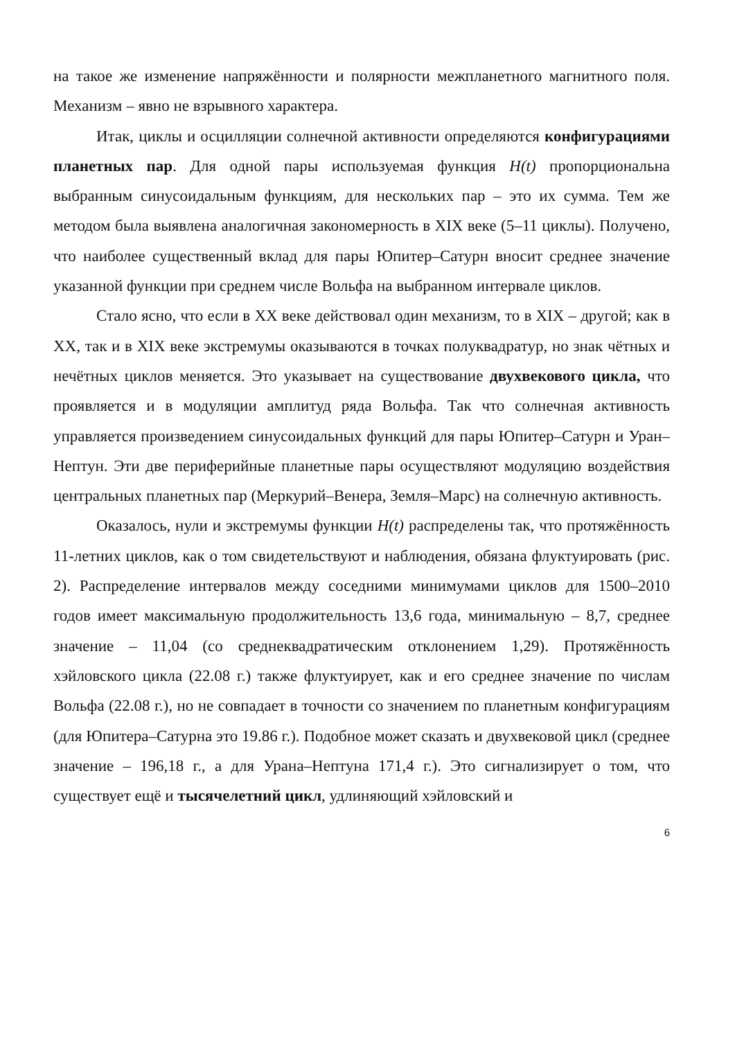на такое же изменение напряжённости и полярности межпланетного магнитного поля. Механизм – явно не взрывного характера.
Итак, циклы и осцилляции солнечной активности определяются конфигурациями планетных пар. Для одной пары используемая функция H(t) пропорциональна выбранным синусоидальным функциям, для нескольких пар – это их сумма. Тем же методом была выявлена аналогичная закономерность в XIX веке (5–11 циклы). Получено, что наиболее существенный вклад для пары Юпитер–Сатурн вносит среднее значение указанной функции при среднем числе Вольфа на выбранном интервале циклов.
Стало ясно, что если в XX веке действовал один механизм, то в XIX – другой; как в XX, так и в XIX веке экстремумы оказываются в точках полуквадратур, но знак чётных и нечётных циклов меняется. Это указывает на существование двухвекового цикла, что проявляется и в модуляции амплитуд ряда Вольфа. Так что солнечная активность управляется произведением синусоидальных функций для пары Юпитер–Сатурн и Уран–Нептун. Эти две периферийные планетные пары осуществляют модуляцию воздействия центральных планетных пар (Меркурий–Венера, Земля–Марс) на солнечную активность.
Оказалось, нули и экстремумы функции H(t) распределены так, что протяжённость 11-летних циклов, как о том свидетельствуют и наблюдения, обязана флуктуировать (рис. 2). Распределение интервалов между соседними минимумами циклов для 1500–2010 годов имеет максимальную продолжительность 13,6 года, минимальную – 8,7, среднее значение – 11,04 (со среднеквадратическим отклонением 1,29). Протяжённость хэйловского цикла (22.08 г.) также флуктуирует, как и его среднее значение по числам Вольфа (22.08 г.), но не совпадает в точности со значением по планетным конфигурациям (для Юпитера–Сатурна это 19.86 г.). Подобное может сказать и двухвековой цикл (среднее значение – 196,18 г., а для Урана–Нептуна 171,4 г.). Это сигнализирует о том, что существует ещё и тысячелетний цикл, удлиняющий хэйловский и
6